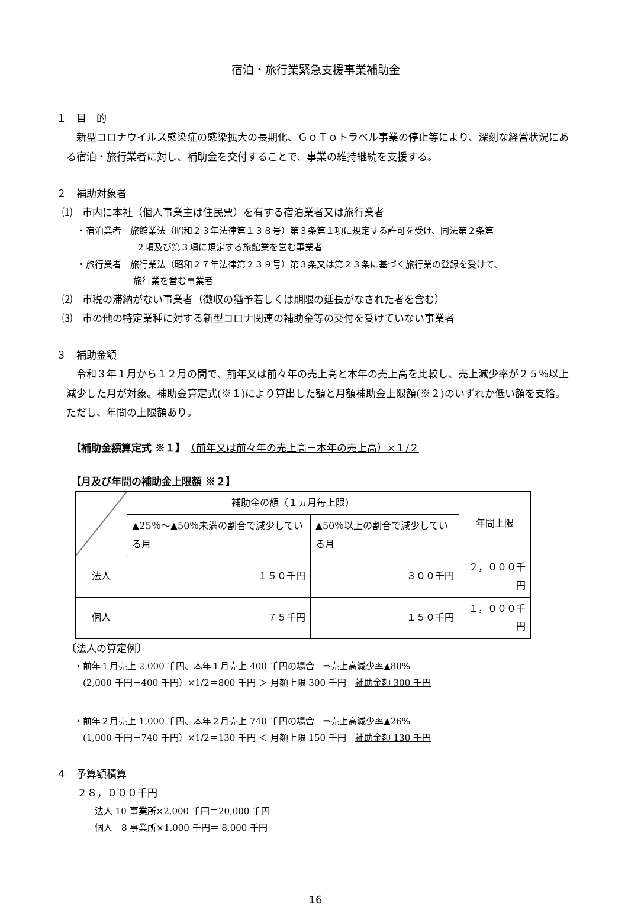宿泊・旅行業緊急支援事業補助金
１　目　的
新型コロナウイルス感染症の感染拡大の長期化、ＧｏＴｏトラベル事業の停止等により、深刻な経営状況にある宿泊・旅行業者に対し、補助金を交付することで、事業の維持継続を支援する。
２　補助対象者
⑴　市内に本社（個人事業主は住民票）を有する宿泊業者又は旅行業者
・宿泊業者　旅館業法（昭和２３年法律第１３８号）第３条第１項に規定する許可を受け、同法第２条第
２項及び第３項に規定する旅館業を営む事業者
・旅行業者　旅行業法（昭和２７年法律第２３９号）第３条又は第２３条に基づく旅行業の登録を受けて、
旅行業を営む事業者
⑵　市税の滞納がない事業者（徴収の猶予若しくは期限の延長がなされた者を含む）
⑶　市の他の特定業種に対する新型コロナ関連の補助金等の交付を受けていない事業者
３　補助金額
令和３年１月から１２月の間で、前年又は前々年の売上高と本年の売上高を比較し、売上減少率が２５％以上減少した月が対象。補助金算定式(※１)により算出した額と月額補助金上限額(※２)のいずれか低い額を支給。ただし、年間の上限額あり。
【補助金額算定式 ※１】　（前年又は前々年の売上高－本年の売上高）×１/２
【月及び年間の補助金上限額 ※２】
| | 補助金の額（１ヵ月毎上限） | | 年間上限 |
| --- | --- | --- | --- |
| | ▲25％～▲50％未満の割合で減少している月 | ▲50％以上の割合で減少している月 | |
| 法人 | １５０千円 | ３００千円 | ２，０００千円 |
| 個人 | ７５千円 | １５０千円 | １，０００千円 |
〔法人の算定例〕
・前年１月売上 2,000 千円、本年１月売上 400 千円の場合　⇒売上高減少率▲80%
　(2,000 千円－400 千円）×1/2＝800 千円 ＞ 月額上限 300 千円　補助金額 300 千円
・前年２月売上 1,000 千円、本年２月売上 740 千円の場合　⇒売上高減少率▲26%
　(1,000 千円－740 千円）×1/2＝130 千円 ＜ 月額上限 150 千円　補助金額 130 千円
４　予算額積算
２８，０００千円
法人 10 事業所×2,000 千円＝20,000 千円
個人　8 事業所×1,000 千円＝ 8,000 千円
16